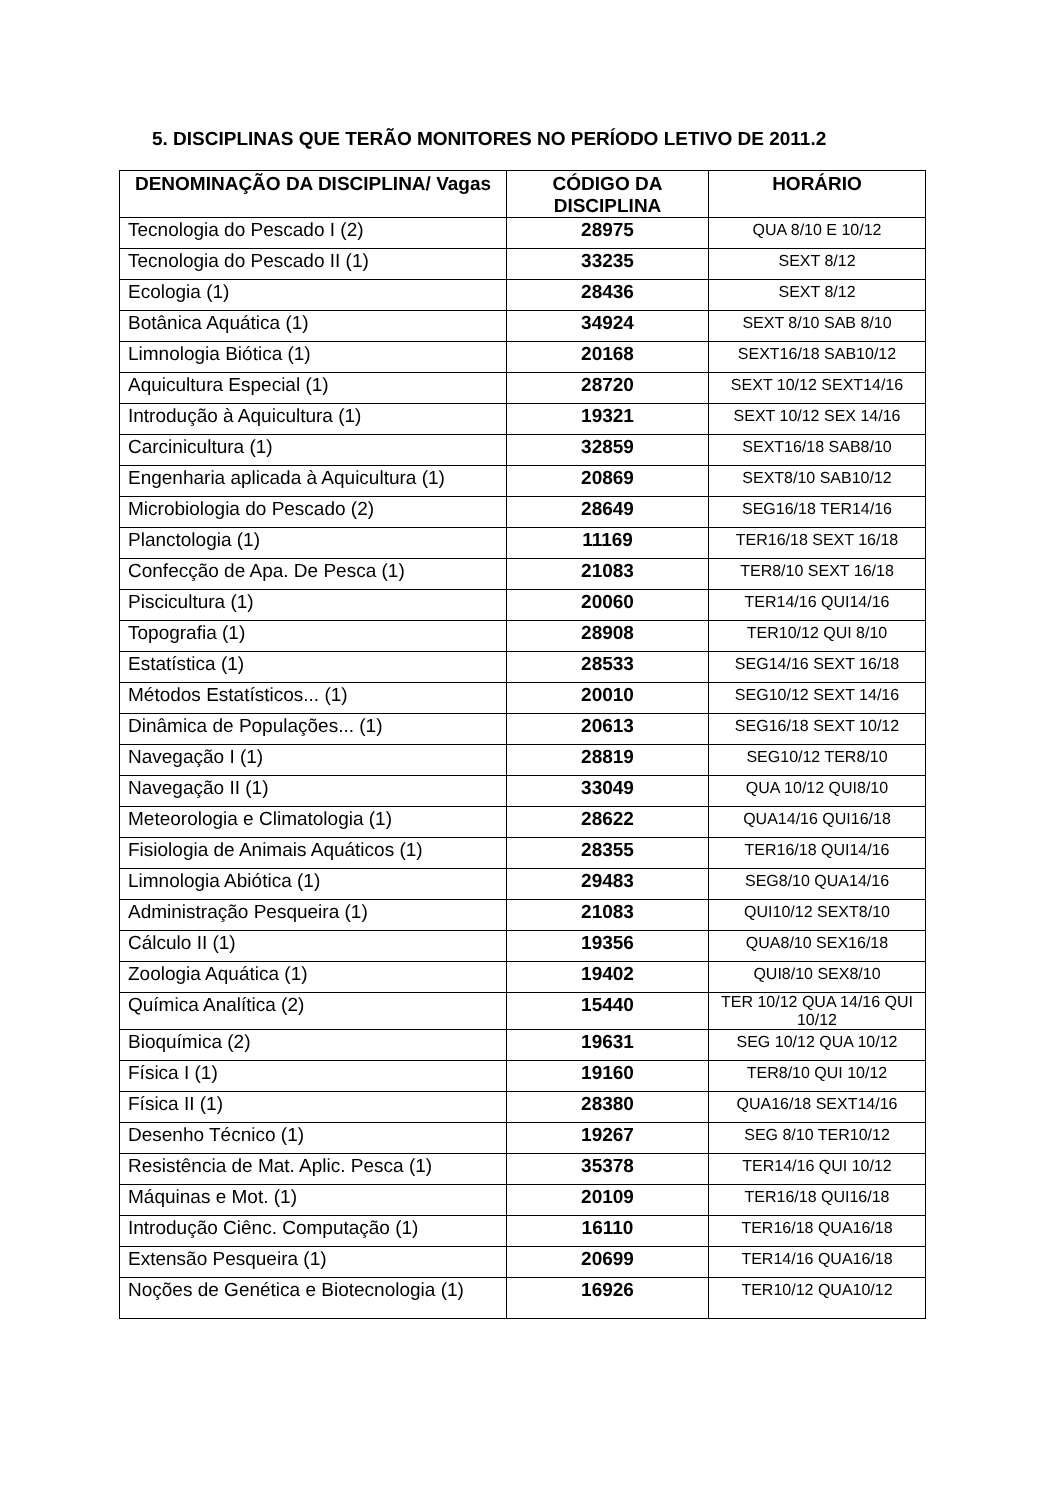5. DISCIPLINAS QUE TERÃO MONITORES NO PERÍODO LETIVO DE 2011.2
| DENOMINAÇÃO DA DISCIPLINA/ Vagas | CÓDIGO DA DISCIPLINA | HORÁRIO |
| --- | --- | --- |
| Tecnologia do Pescado I (2) | 28975 | QUA 8/10 E 10/12 |
| Tecnologia do Pescado II (1) | 33235 | SEXT 8/12 |
| Ecologia (1) | 28436 | SEXT 8/12 |
| Botânica Aquática (1) | 34924 | SEXT 8/10 SAB 8/10 |
| Limnologia Biótica (1) | 20168 | SEXT16/18 SAB10/12 |
| Aquicultura Especial (1) | 28720 | SEXT 10/12 SEXT14/16 |
| Introdução à Aquicultura (1) | 19321 | SEXT 10/12 SEX 14/16 |
| Carcinicultura (1) | 32859 | SEXT16/18 SAB8/10 |
| Engenharia aplicada à Aquicultura (1) | 20869 | SEXT8/10 SAB10/12 |
| Microbiologia do Pescado (2) | 28649 | SEG16/18 TER14/16 |
| Planctologia (1) | 11169 | TER16/18 SEXT 16/18 |
| Confecção de Apa. De Pesca (1) | 21083 | TER8/10 SEXT 16/18 |
| Piscicultura (1) | 20060 | TER14/16 QUI14/16 |
| Topografia (1) | 28908 | TER10/12 QUI 8/10 |
| Estatística (1) | 28533 | SEG14/16 SEXT 16/18 |
| Métodos Estatísticos... (1) | 20010 | SEG10/12 SEXT 14/16 |
| Dinâmica de Populações... (1) | 20613 | SEG16/18 SEXT 10/12 |
| Navegação I (1) | 28819 | SEG10/12 TER8/10 |
| Navegação II (1) | 33049 | QUA 10/12 QUI8/10 |
| Meteorologia e Climatologia (1) | 28622 | QUA14/16 QUI16/18 |
| Fisiologia de Animais Aquáticos (1) | 28355 | TER16/18 QUI14/16 |
| Limnologia Abiótica (1) | 29483 | SEG8/10 QUA14/16 |
| Administração Pesqueira (1) | 21083 | QUI10/12 SEXT8/10 |
| Cálculo II (1) | 19356 | QUA8/10 SEX16/18 |
| Zoologia Aquática (1) | 19402 | QUI8/10 SEX8/10 |
| Química Analítica (2) | 15440 | TER 10/12 QUA 14/16 QUI 10/12 |
| Bioquímica (2) | 19631 | SEG 10/12 QUA 10/12 |
| Física I (1) | 19160 | TER8/10 QUI 10/12 |
| Física II (1) | 28380 | QUA16/18 SEXT14/16 |
| Desenho Técnico (1) | 19267 | SEG 8/10 TER10/12 |
| Resistência de Mat. Aplic. Pesca (1) | 35378 | TER14/16 QUI 10/12 |
| Máquinas e Mot. (1) | 20109 | TER16/18 QUI16/18 |
| Introdução Ciênc. Computação (1) | 16110 | TER16/18 QUA16/18 |
| Extensão Pesqueira (1) | 20699 | TER14/16 QUA16/18 |
| Noções de Genética e Biotecnologia (1) | 16926 | TER10/12 QUA10/12 |